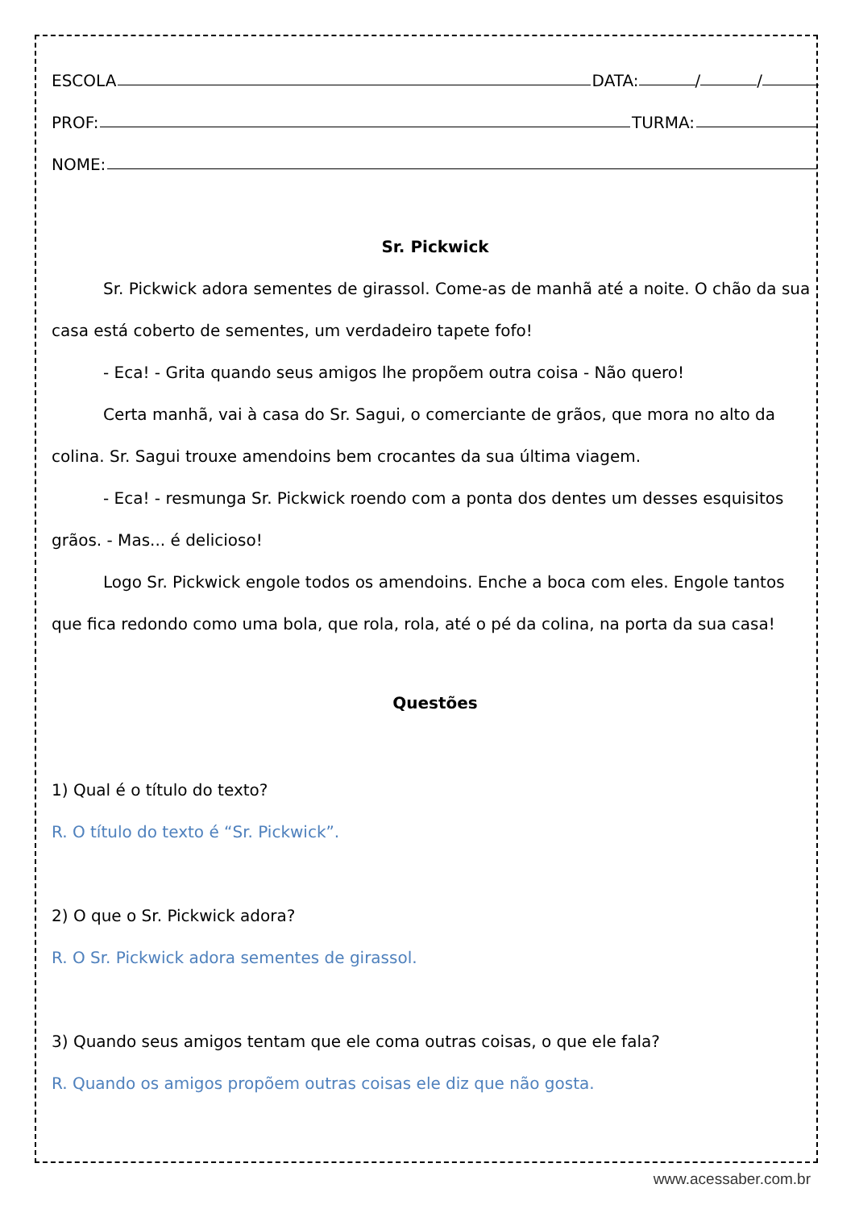ESCOLA DATA: / /
PROF: TURMA:
NOME:
Sr. Pickwick
Sr. Pickwick adora sementes de girassol. Come-as de manhã até a noite. O chão da sua casa está coberto de sementes, um verdadeiro tapete fofo!
- Eca! - Grita quando seus amigos lhe propõem outra coisa - Não quero!
Certa manhã, vai à casa do Sr. Sagui, o comerciante de grãos, que mora no alto da colina. Sr. Sagui trouxe amendoins bem crocantes da sua última viagem.
- Eca! - resmunga Sr. Pickwick roendo com a ponta dos dentes um desses esquisitos grãos. - Mas... é delicioso!
Logo Sr. Pickwick engole todos os amendoins. Enche a boca com eles. Engole tantos que fica redondo como uma bola, que rola, rola, até o pé da colina, na porta da sua casa!
Questões
1) Qual é o título do texto?
R. O título do texto é “Sr. Pickwick”.
2) O que o Sr. Pickwick adora?
R. O Sr. Pickwick adora sementes de girassol.
3) Quando seus amigos tentam que ele coma outras coisas, o que ele fala?
R. Quando os amigos propõem outras coisas ele diz que não gosta.
www.acessaber.com.br